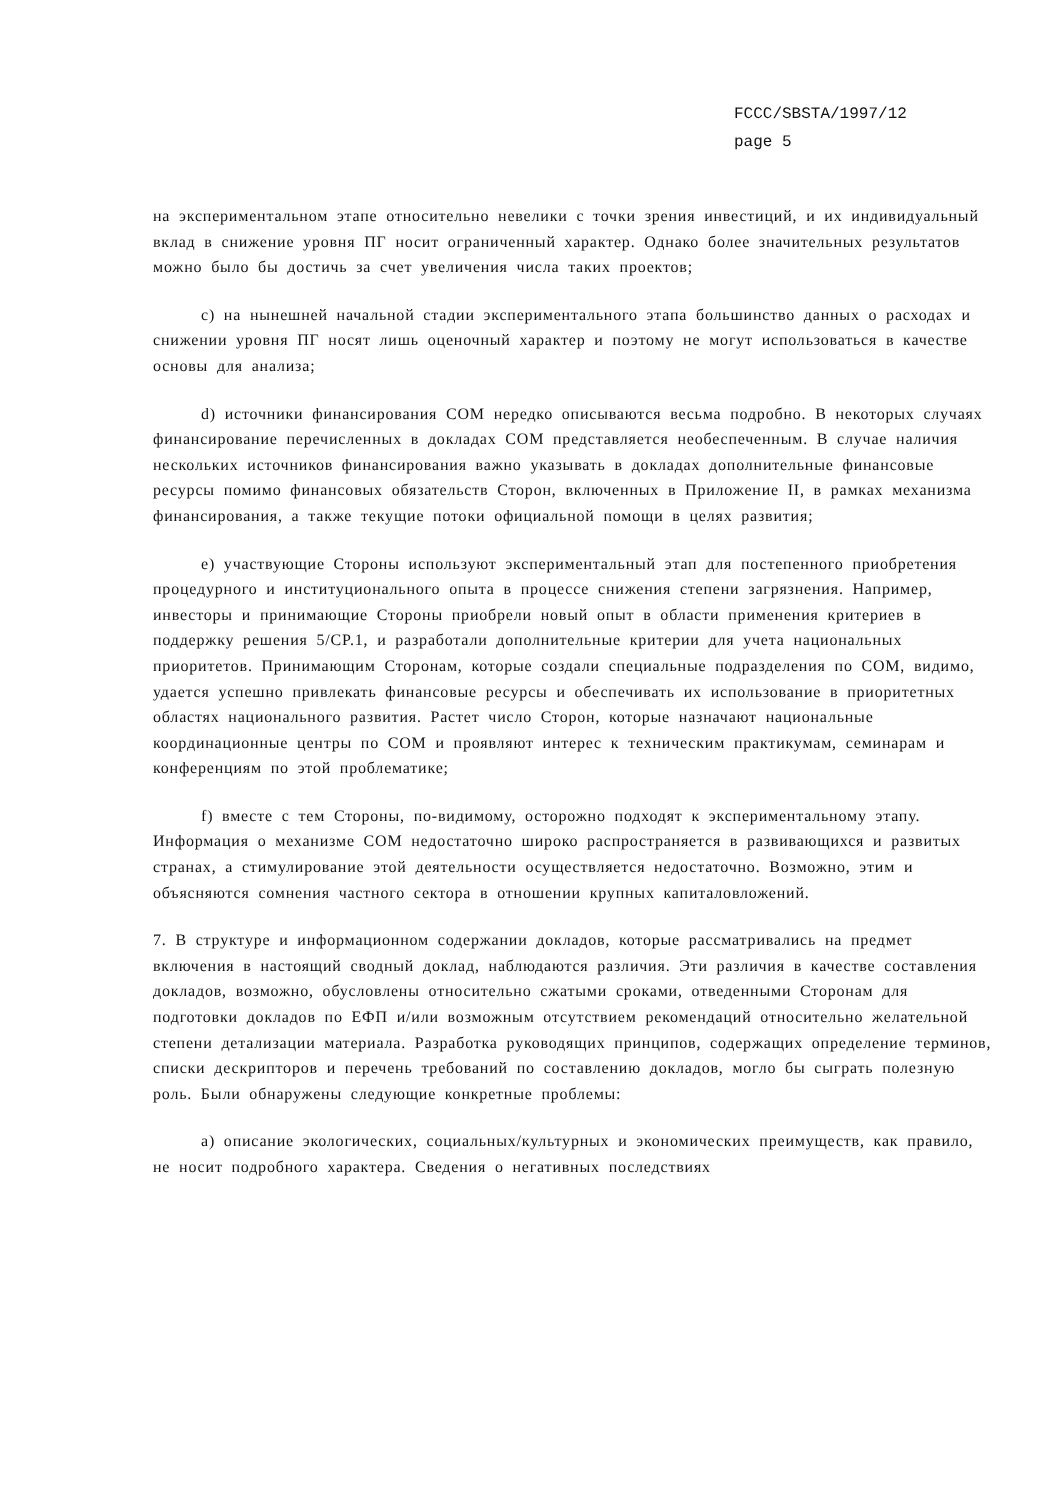FCCC/SBSTA/1997/12
page 5
на экспериментальном этапе относительно невелики с точки зрения инвестиций, и их индивидуальный вклад в снижение уровня ПГ носит ограниченный характер. Однако более значительных результатов можно было бы достичь за счет увеличения числа таких проектов;
c) на нынешней начальной стадии экспериментального этапа большинство данных о расходах и снижении уровня ПГ носят лишь оценочный характер и поэтому не могут использоваться в качестве основы для анализа;
d) источники финансирования СОМ нередко описываются весьма подробно. В некоторых случаях финансирование перечисленных в докладах СОМ представляется необеспеченным. В случае наличия нескольких источников финансирования важно указывать в докладах дополнительные финансовые ресурсы помимо финансовых обязательств Сторон, включенных в Приложение II, в рамках механизма финансирования, а также текущие потоки официальной помощи в целях развития;
e) участвующие Стороны используют экспериментальный этап для постепенного приобретения процедурного и институционального опыта в процессе снижения степени загрязнения. Например, инвесторы и принимающие Стороны приобрели новый опыт в области применения критериев в поддержку решения 5/CP.1, и разработали дополнительные критерии для учета национальных приоритетов. Принимающим Сторонам, которые создали специальные подразделения по СОМ, видимо, удается успешно привлекать финансовые ресурсы и обеспечивать их использование в приоритетных областях национального развития. Растет число Сторон, которые назначают национальные координационные центры по СОМ и проявляют интерес к техническим практикумам, семинарам и конференциям по этой проблематике;
f) вместе с тем Стороны, по-видимому, осторожно подходят к экспериментальному этапу. Информация о механизме СОМ недостаточно широко распространяется в развивающихся и развитых странах, а стимулирование этой деятельности осуществляется недостаточно. Возможно, этим и объясняются сомнения частного сектора в отношении крупных капиталовложений.
7. В структуре и информационном содержании докладов, которые рассматривались на предмет включения в настоящий сводный доклад, наблюдаются различия. Эти различия в качестве составления докладов, возможно, обусловлены относительно сжатыми сроками, отведенными Сторонам для подготовки докладов по ЕФП и/или возможным отсутствием рекомендаций относительно желательной степени детализации материала. Разработка руководящих принципов, содержащих определение терминов, списки дескрипторов и перечень требований по составлению докладов, могло бы сыграть полезную роль. Были обнаружены следующие конкретные проблемы:
a) описание экологических, социальных/культурных и экономических преимуществ, как правило, не носит подробного характера. Сведения о негативных последствиях